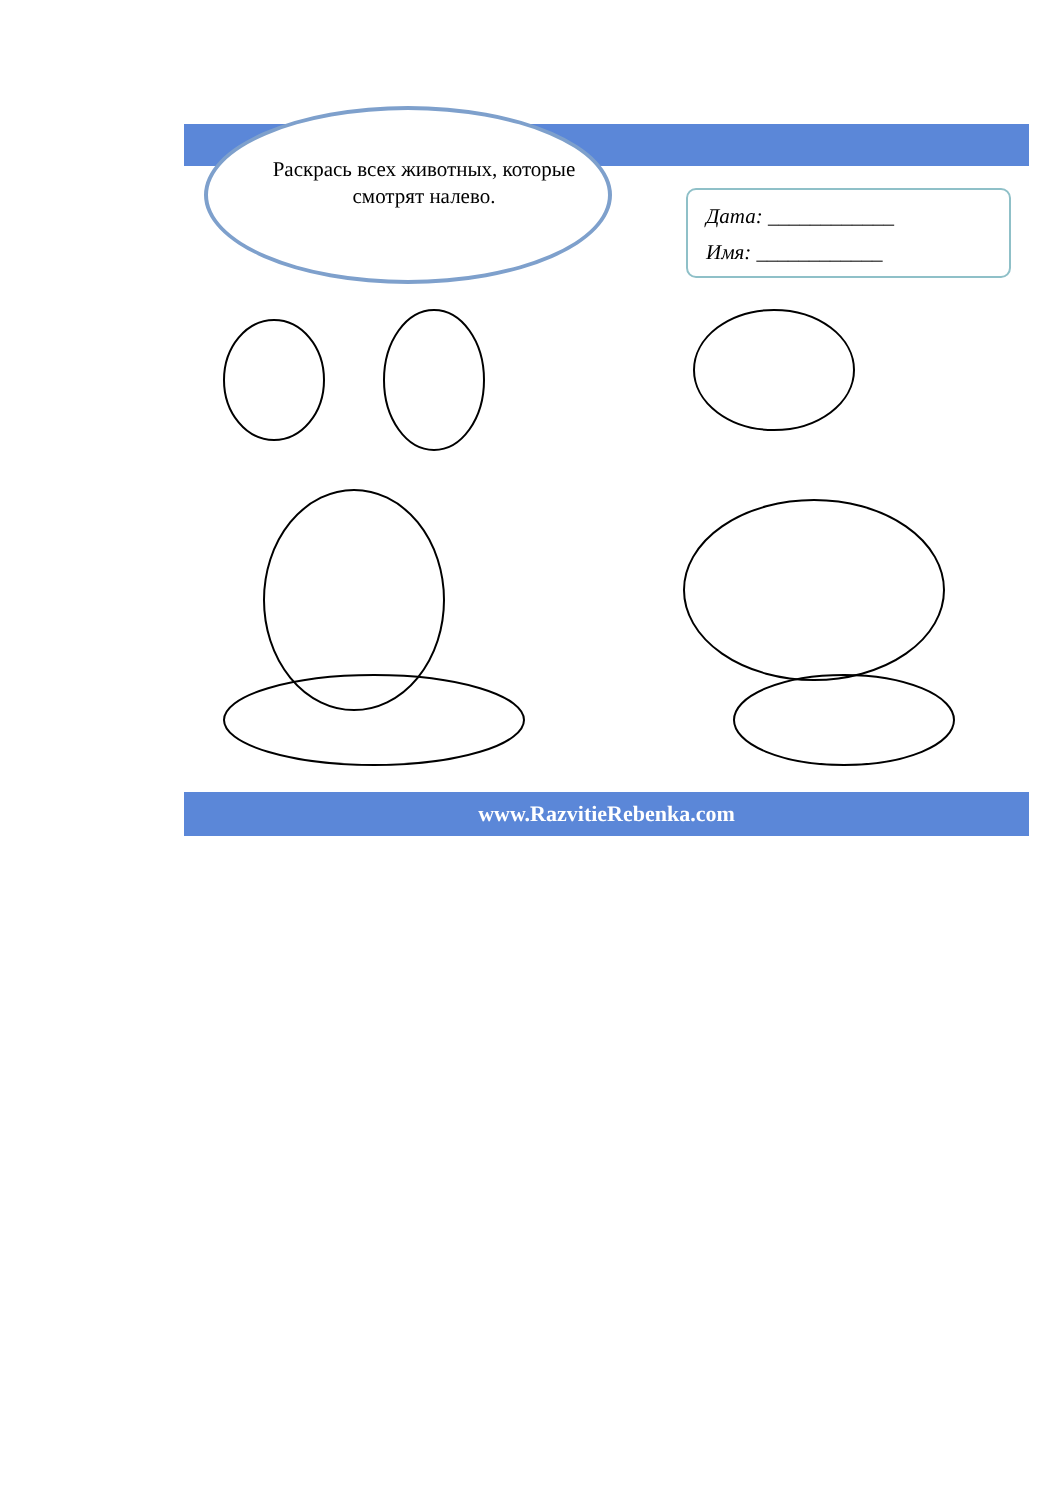Раскрась всех животных, которые смотрят налево.
Дата: ____________
Имя: ____________
www.RazvitieRebenka.com